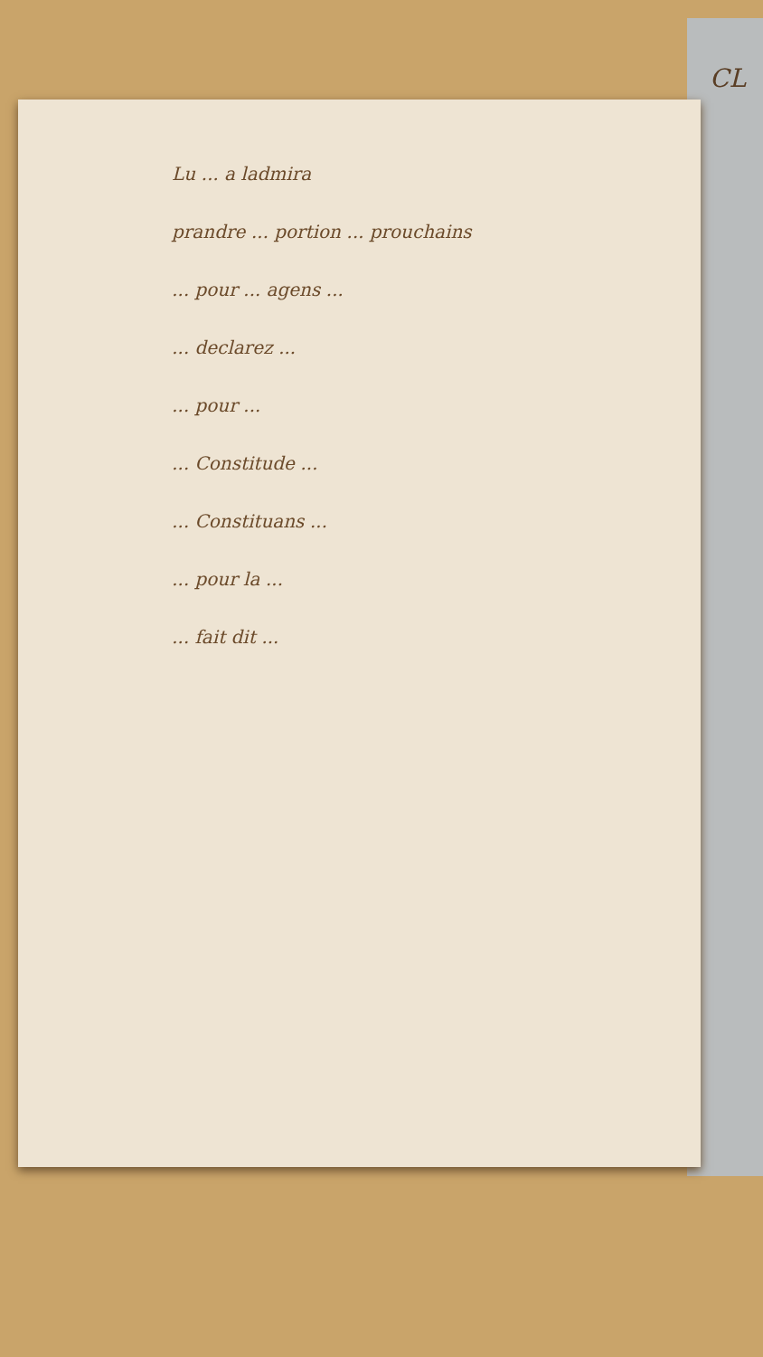CL
Lu ... a ladmira
prandre ... portion ... prouchains
... pour ... agens ...
... declarez ...
... pour ...
... Constitude ...
... Constituans ...
... pour la ...
... fait dit ...